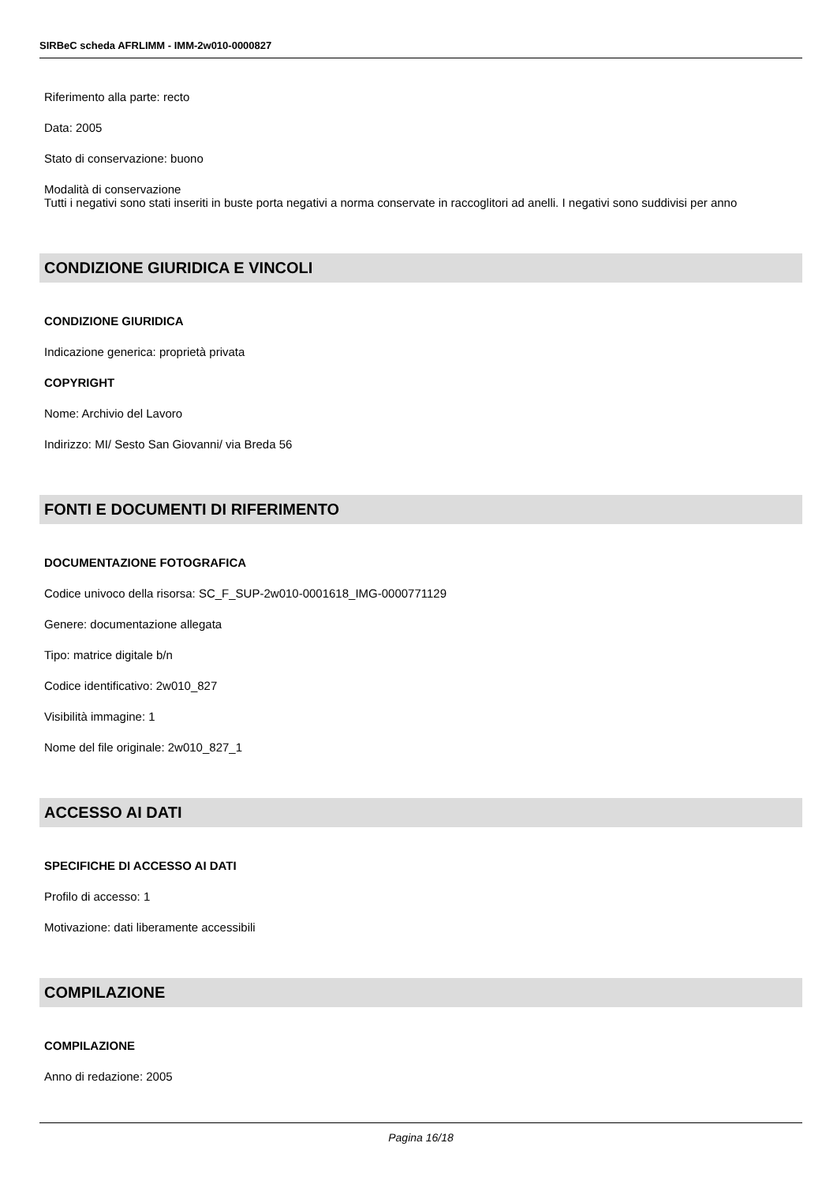SIRBeC scheda AFRLIMM - IMM-2w010-0000827
Riferimento alla parte: recto
Data: 2005
Stato di conservazione: buono
Modalità di conservazione
Tutti i negativi sono stati inseriti in buste porta negativi a norma conservate in raccoglitori ad anelli. I negativi sono suddivisi per anno
CONDIZIONE GIURIDICA E VINCOLI
CONDIZIONE GIURIDICA
Indicazione generica: proprietà privata
COPYRIGHT
Nome: Archivio del Lavoro
Indirizzo: MI/ Sesto San Giovanni/ via Breda 56
FONTI E DOCUMENTI DI RIFERIMENTO
DOCUMENTAZIONE FOTOGRAFICA
Codice univoco della risorsa: SC_F_SUP-2w010-0001618_IMG-0000771129
Genere: documentazione allegata
Tipo: matrice digitale b/n
Codice identificativo: 2w010_827
Visibilità immagine: 1
Nome del file originale: 2w010_827_1
ACCESSO AI DATI
SPECIFICHE DI ACCESSO AI DATI
Profilo di accesso: 1
Motivazione: dati liberamente accessibili
COMPILAZIONE
COMPILAZIONE
Anno di redazione: 2005
Pagina 16/18